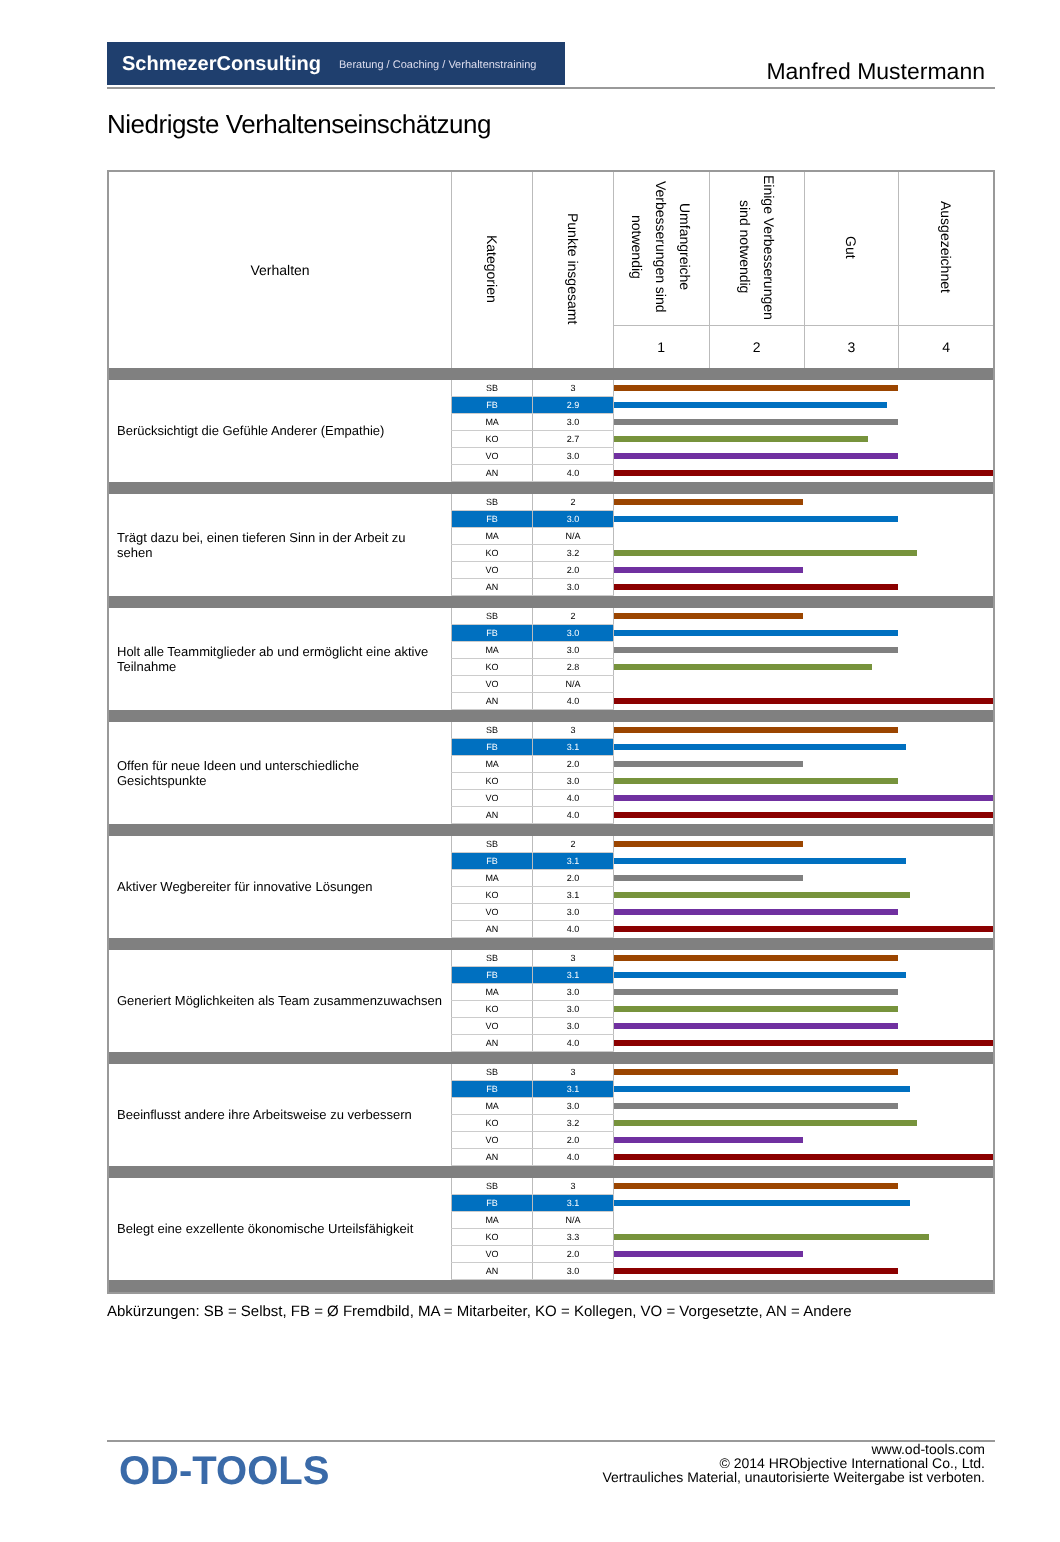SchmezerConsulting Beratung / Coaching / Verhaltenstraining
Manfred Mustermann
Niedrigste Verhaltenseinschätzung
| Verhalten | Kategorien | Punkte insgesamt | Umfangreiche Verbesserungen sind notwendig | Einige Verbesserungen sind notwendig | Gut | Ausgezeichnet |
| --- | --- | --- | --- | --- | --- | --- |
| | | | 1 | 2 | 3 | 4 |
| Berücksichtigt die Gefühle Anderer (Empathie) | SB | 3 | | | | |
| | FB | 2.9 | | | | |
| | MA | 3.0 | | | | |
| | KO | 2.7 | | | | |
| | VO | 3.0 | | | | |
| | AN | 4.0 | | | | |
| Trägt dazu bei, einen tieferen Sinn in der Arbeit zu sehen | SB | 2 | | | | |
| | FB | 3.0 | | | | |
| | MA | N/A | | | | |
| | KO | 3.2 | | | | |
| | VO | 2.0 | | | | |
| | AN | 3.0 | | | | |
| Holt alle Teammitglieder ab und ermöglicht eine aktive Teilnahme | SB | 2 | | | | |
| | FB | 3.0 | | | | |
| | MA | 3.0 | | | | |
| | KO | 2.8 | | | | |
| | VO | N/A | | | | |
| | AN | 4.0 | | | | |
| Offen für neue Ideen und unterschiedliche Gesichtspunkte | SB | 3 | | | | |
| | FB | 3.1 | | | | |
| | MA | 2.0 | | | | |
| | KO | 3.0 | | | | |
| | VO | 4.0 | | | | |
| | AN | 4.0 | | | | |
| Aktiver Wegbereiter für innovative Lösungen | SB | 2 | | | | |
| | FB | 3.1 | | | | |
| | MA | 2.0 | | | | |
| | KO | 3.1 | | | | |
| | VO | 3.0 | | | | |
| | AN | 4.0 | | | | |
| Generiert Möglichkeiten als Team zusammenzuwachsen | SB | 3 | | | | |
| | FB | 3.1 | | | | |
| | MA | 3.0 | | | | |
| | KO | 3.0 | | | | |
| | VO | 3.0 | | | | |
| | AN | 4.0 | | | | |
| Beeinflusst andere ihre Arbeitsweise zu verbessern | SB | 3 | | | | |
| | FB | 3.1 | | | | |
| | MA | 3.0 | | | | |
| | KO | 3.2 | | | | |
| | VO | 2.0 | | | | |
| | AN | 4.0 | | | | |
| Belegt eine exzellente ökonomische Urteilsfähigkeit | SB | 3 | | | | |
| | FB | 3.1 | | | | |
| | MA | N/A | | | | |
| | KO | 3.3 | | | | |
| | VO | 2.0 | | | | |
| | AN | 3.0 | | | | |
Abkürzungen: SB = Selbst, FB = Ø Fremdbild, MA = Mitarbeiter, KO = Kollegen, VO = Vorgesetzte, AN = Andere
OD-TOOLS
www.od-tools.com
© 2014 HRObjective International Co., Ltd.
Vertrauliches Material, unautorisierte Weitergabe ist verboten.